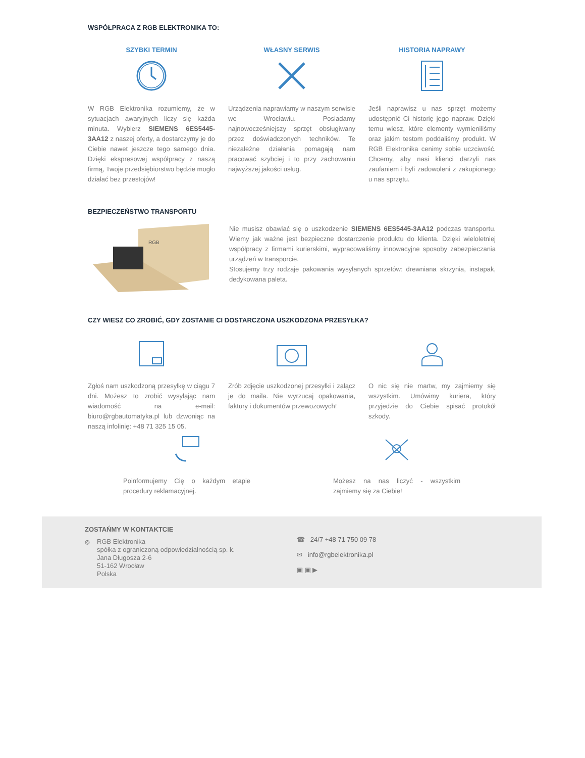WSPÓŁPRACA Z RGB ELEKTRONIKA TO:
SZYBKI TERMIN
W RGB Elektronika rozumiemy, że w sytuacjach awaryjnych liczy się każda minuta. Wybierz SIEMENS 6ES5445-3AA12 z naszej oferty, a dostarczymy je do Ciebie nawet jeszcze tego samego dnia. Dzięki ekspresowej współpracy z naszą firmą, Twoje przedsiębiorstwo będzie mogło działać bez przestojów!
WŁASNY SERWIS
Urządzenia naprawiamy w naszym serwisie we Wrocławiu. Posiadamy najnowocześniejszy sprzęt obsługiwany przez doświadczonych techników. Te niezależne działania pomagają nam pracować szybciej i to przy zachowaniu najwyższej jakości usług.
HISTORIA NAPRAWY
Jeśli naprawisz u nas sprzęt możemy udostępnić Ci historię jego napraw. Dzięki temu wiesz, które elementy wymieniliśmy oraz jakim testom poddaliśmy produkt. W RGB Elektronika cenimy sobie uczciwość. Chcemy, aby nasi klienci darzyli nas zaufaniem i byli zadowoleni z zakupionego u nas sprzętu.
BEZPIECZEŃSTWO TRANSPORTU
RGB
Nie musisz obawiać się o uszkodzenie SIEMENS 6ES5445-3AA12 podczas transportu. Wiemy jak ważne jest bezpieczne dostarczenie produktu do klienta. Dzięki wieloletniej współpracy z firmami kurierskimi, wypracowaliśmy innowacyjne sposoby zabezpieczania urządzeń w transporcie.
Stosujemy trzy rodzaje pakowania wysyłanych sprzetów: drewniana skrzynia, instapak, dedykowana paleta.
CZY WIESZ CO ZROBIĆ, GDY ZOSTANIE CI DOSTARCZONA USZKODZONA PRZESYŁKA?
Zgłoś nam uszkodzoną przesyłkę w ciągu 7 dni. Możesz to zrobić wysyłając nam wiadomość na e-mail: biuro@rgbautomatyka.pl lub dzwoniąc na naszą infolinię: +48 71 325 15 05.
Zrób zdjęcie uszkodzonej przesyłki i załącz je do maila. Nie wyrzucaj opakowania, faktury i dokumentów przewozowych!
O nic się nie martw, my zajmiemy się wszystkim. Umówimy kuriera, który przyjedzie do Ciebie spisać protokół szkody.
Poinformujemy Cię o każdym etapie procedury reklamacyjnej.
Możesz na nas liczyć - wszystkim zajmiemy się za Ciebie!
ZOSTAŃMY W KONTAKTCIE
⌾
RGB Elektronika
spółka z ograniczoną odpowiedzialnością sp. k.
Jana Długosza 2-6
51-162 Wrocław
Polska
☎ 24/7 +48 71 750 09 78
✉ info@rgbelektronika.pl
▣ ▣ ▶